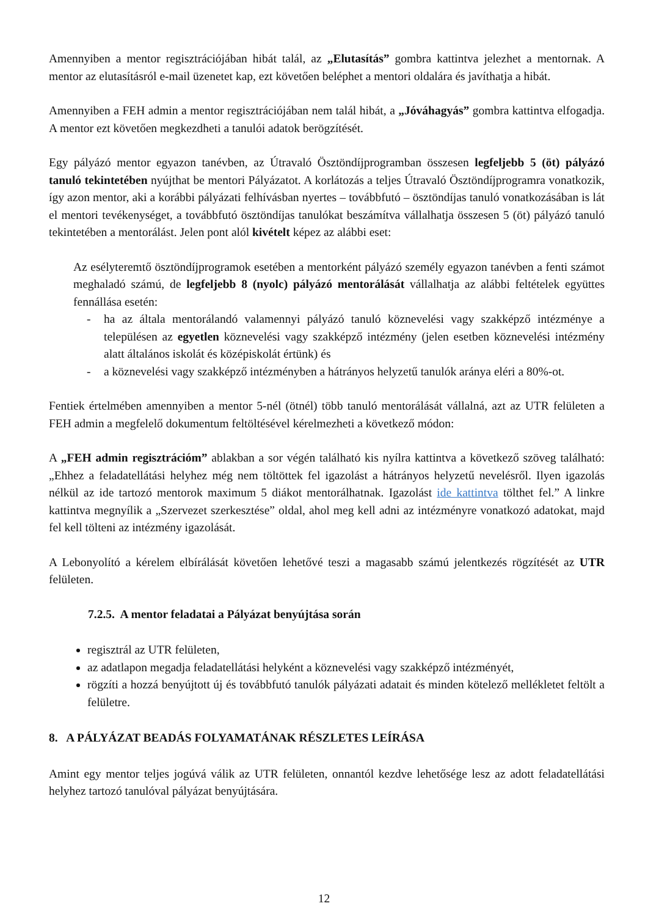Amennyiben a mentor regisztrációjában hibát talál, az „Elutasítás” gombra kattintva jelezhet a mentornak. A mentor az elutasításról e-mail üzenetet kap, ezt követően beléphet a mentori oldalára és javíthatja a hibát.
Amennyiben a FEH admin a mentor regisztrációjában nem talál hibát, a „Jóváhagyás” gombra kattintva elfogadja. A mentor ezt követően megkezdheti a tanulói adatok berögzítését.
Egy pályázó mentor egyazon tanévben, az Útravaló Ösztöndíjprogramban összesen legfeljebb 5 (öt) pályázó tanuló tekintetében nyújthat be mentori Pályázatot. A korlátozás a teljes Útravaló Ösztöndíjprogramra vonatkozik, így azon mentor, aki a korábbi pályázati felhívásban nyertes – továbbfutó – ösztöndíjas tanuló vonatkozásában is lát el mentori tevékenységet, a továbbfutó ösztöndíjas tanulókat beszámítva vállalhatja összesen 5 (öt) pályázó tanuló tekintetében a mentorálást. Jelen pont alól kivételt képez az alábbi eset:
Az esélyteremtő ösztöndíjprogramok esetében a mentorként pályázó személy egyazon tanévben a fenti számot meghaladó számú, de legfeljebb 8 (nyolc) pályázó mentorálását vállalhatja az alábbi feltételek együttes fennállása esetén:
- ha az általa mentorálandó valamennyi pályázó tanuló köznevelési vagy szakképző intézménye a településen az egyetlen köznevelési vagy szakképző intézmény (jelen esetben köznevelési intézmény alatt általános iskolát és középiskolát értünk) és
- a köznevelési vagy szakképző intézményben a hátrányos helyzetű tanulók aránya eléri a 80%-ot.
Fentiek értelmében amennyiben a mentor 5-nél (ötnél) több tanuló mentorálását vállalná, azt az UTR felületen a FEH admin a megfelelő dokumentum feltöltésével kérelmezheti a következő módon:
A „FEH admin regisztrációm” ablakban a sor végén található kis nyílra kattintva a következő szöveg található: „Ehhez a feladatellátási helyhez még nem töltöttek fel igazolást a hátrányos helyzetű nevelésről. Ilyen igazolás nélkül az ide tartozó mentorok maximum 5 diákot mentorálhatnak. Igazolást ide kattintva tölthet fel.” A linkre kattintva megnyílik a „Szervezet szerkesztése” oldal, ahol meg kell adni az intézményre vonatkozó adatokat, majd fel kell tölteni az intézmény igazolását.
A Lebonyolító a kérelem elbírálását követően lehetővé teszi a magasabb számú jelentkezés rögzítését az UTR felületen.
7.2.5. A mentor feladatai a Pályázat benyújtása során
regisztrál az UTR felületen,
az adatlapon megadja feladatellátási helyként a köznevelési vagy szakképző intézményét,
rögzíti a hozzá benyújtott új és továbbfutó tanulók pályázati adatait és minden kötelező mellékletet feltölt a felületre.
8. A PÁLYÁZAT BEADÁS FOLYAMATÁNAK RÉSZLETES LEÍRÁSA
Amint egy mentor teljes jogúvá válik az UTR felületen, onnantól kezdve lehetősége lesz az adott feladatellátási helyhez tartozó tanulóval pályázat benyújtására.
12